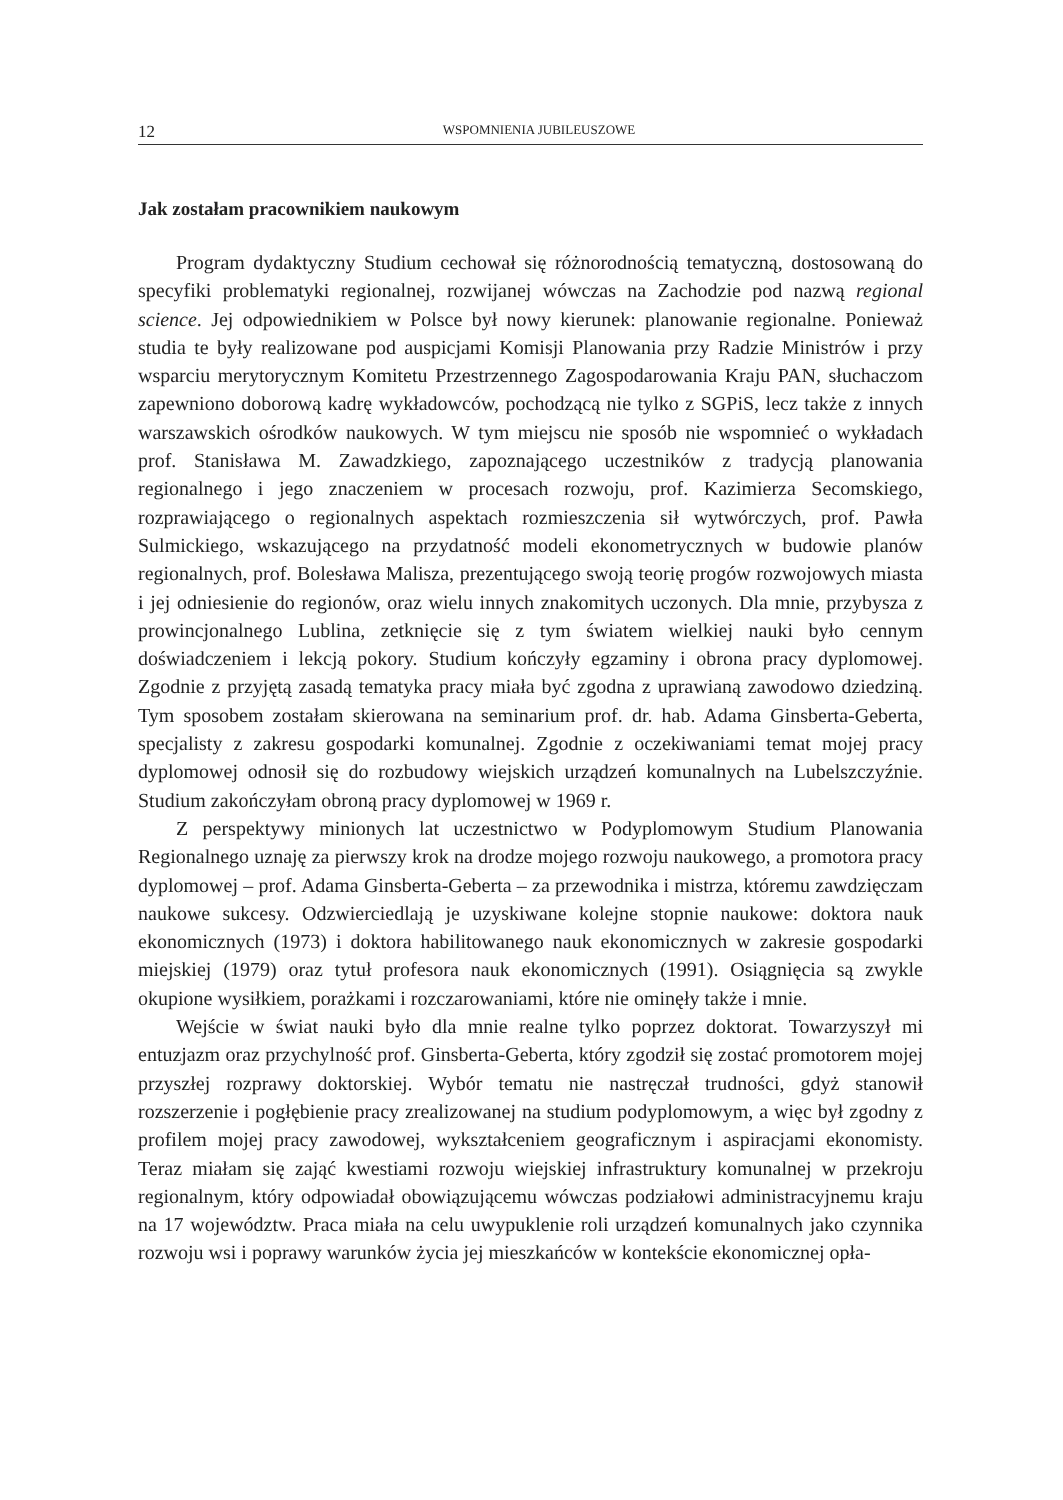12 WSPOMNIENIA JUBILEUSZOWE
Jak zostałam pracownikiem naukowym
Program dydaktyczny Studium cechował się różnorodnością tematyczną, dostosowaną do specyfiki problematyki regionalnej, rozwijanej wówczas na Zachodzie pod nazwą regional science. Jej odpowiednikiem w Polsce był nowy kierunek: planowanie regionalne. Ponieważ studia te były realizowane pod auspicjami Komisji Planowania przy Radzie Ministrów i przy wsparciu merytorycznym Komitetu Przestrzennego Zagospodarowania Kraju PAN, słuchaczom zapewniono doborową kadrę wykładowców, pochodzącą nie tylko z SGPiS, lecz także z innych warszawskich ośrodków naukowych. W tym miejscu nie sposób nie wspomnieć o wykładach prof. Stanisława M. Zawadzkiego, zapoznającego uczestników z tradycją planowania regionalnego i jego znaczeniem w procesach rozwoju, prof. Kazimierza Secomskiego, rozprawiającego o regionalnych aspektach rozmieszczenia sił wytwórczych, prof. Pawła Sulmickiego, wskazującego na przydatność modeli ekonometrycznych w budowie planów regionalnych, prof. Bolesława Malisza, prezentującego swoją teorię progów rozwojowych miasta i jej odniesienie do regionów, oraz wielu innych znakomitych uczonych. Dla mnie, przybysza z prowincjonalnego Lublina, zetknięcie się z tym światem wielkiej nauki było cennym doświadczeniem i lekcją pokory. Studium kończyły egzaminy i obrona pracy dyplomowej. Zgodnie z przyjętą zasadą tematyka pracy miała być zgodna z uprawianą zawodowo dziedziną. Tym sposobem zostałam skierowana na seminarium prof. dr. hab. Adama Ginsberta-Geberta, specjalisty z zakresu gospodarki komunalnej. Zgodnie z oczekiwaniami temat mojej pracy dyplomowej odnosił się do rozbudowy wiejskich urządzeń komunalnych na Lubelszczyźnie. Studium zakończyłam obroną pracy dyplomowej w 1969 r.
Z perspektywy minionych lat uczestnictwo w Podyplomowym Studium Planowania Regionalnego uznaję za pierwszy krok na drodze mojego rozwoju naukowego, a promotora pracy dyplomowej – prof. Adama Ginsberta-Geberta – za przewodnika i mistrza, któremu zawdzięczam naukowe sukcesy. Odzwierciedlają je uzyskiwane kolejne stopnie naukowe: doktora nauk ekonomicznych (1973) i doktora habilitowanego nauk ekonomicznych w zakresie gospodarki miejskiej (1979) oraz tytuł profesora nauk ekonomicznych (1991). Osiągnięcia są zwykle okupione wysiłkiem, porażkami i rozczarowaniami, które nie ominęły także i mnie.
Wejście w świat nauki było dla mnie realne tylko poprzez doktorat. Towarzyszył mi entuzjazm oraz przychylność prof. Ginsberta-Geberta, który zgodził się zostać promotorem mojej przyszłej rozprawy doktorskiej. Wybór tematu nie nastręczał trudności, gdyż stanowił rozszerzenie i pogłębienie pracy zrealizowanej na studium podyplomowym, a więc był zgodny z profilem mojej pracy zawodowej, wykształceniem geograficznym i aspiracjami ekonomisty. Teraz miałam się zająć kwestiami rozwoju wiejskiej infrastruktury komunalnej w przekroju regionalnym, który odpowiadał obowiązującemu wówczas podziałowi administracyjnemu kraju na 17 województw. Praca miała na celu uwypuklenie roli urządzeń komunalnych jako czynnika rozwoju wsi i poprawy warunków życia jej mieszkańców w kontekście ekonomicznej opła-